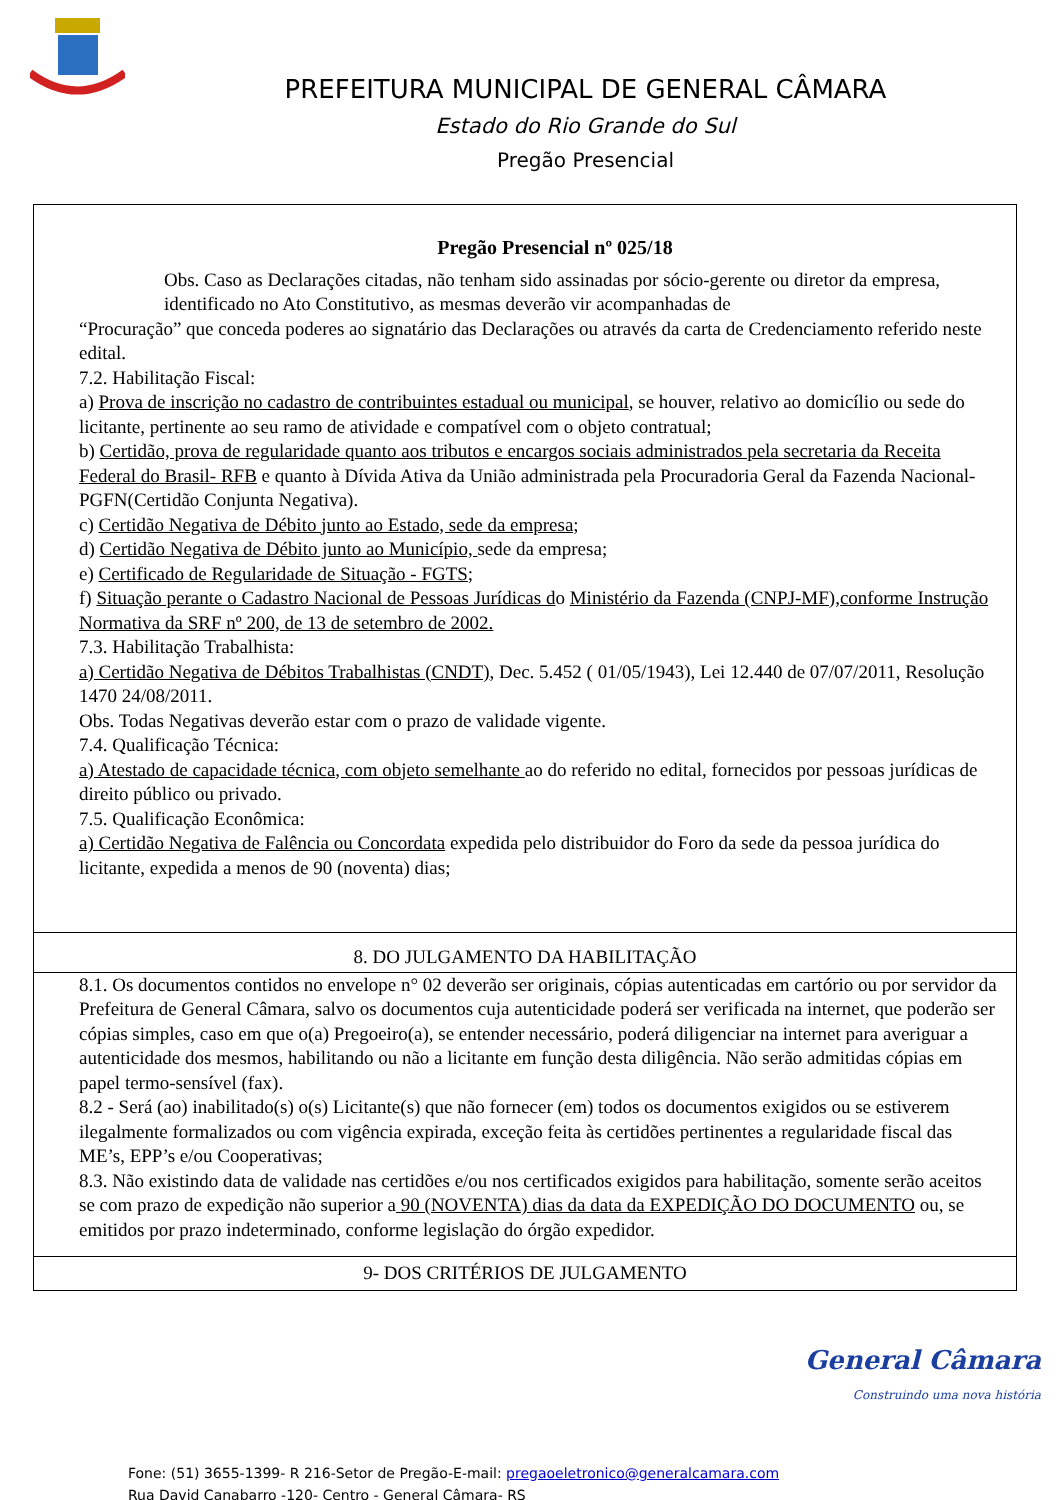PREFEITURA MUNICIPAL DE GENERAL CÂMARA
Estado do Rio Grande do Sul
Pregão Presencial
Pregão Presencial nº 025/18
Obs. Caso as Declarações citadas, não tenham sido assinadas por sócio-gerente ou diretor da empresa, identificado no Ato Constitutivo, as mesmas deverão vir acompanhadas de
“Procuração” que conceda poderes ao signatário das Declarações ou através da carta de Credenciamento referido neste edital.
7.2. Habilitação Fiscal:
a) Prova de inscrição no cadastro de contribuintes estadual ou municipal, se houver, relativo ao domicílio ou sede do licitante, pertinente ao seu ramo de atividade e compatível com o objeto contratual;
b) Certidão, prova de regularidade quanto aos tributos e encargos sociais administrados pela secretaria da Receita Federal do Brasil- RFB e quanto à Dívida Ativa da União administrada pela Procuradoria Geral da Fazenda Nacional- PGFN(Certidão Conjunta Negativa).
c) Certidão Negativa de Débito junto ao Estado, sede da empresa;
d) Certidão Negativa de Débito junto ao Município, sede da empresa;
e) Certificado de Regularidade de Situação - FGTS;
f) Situação perante o Cadastro Nacional de Pessoas Jurídicas do Ministério da Fazenda (CNPJ-MF),conforme Instrução Normativa da SRF nº 200, de 13 de setembro de 2002.
7.3. Habilitação Trabalhista:
a) Certidão Negativa de Débitos Trabalhistas (CNDT), Dec. 5.452 ( 01/05/1943), Lei 12.440 de 07/07/2011, Resolução 1470 24/08/2011.
Obs. Todas Negativas deverão estar com o prazo de validade vigente.
7.4. Qualificação Técnica:
a) Atestado de capacidade técnica, com objeto semelhante ao do referido no edital, fornecidos por pessoas jurídicas de direito público ou privado.
7.5. Qualificação Econômica:
a) Certidão Negativa de Falência ou Concordata expedida pelo distribuidor do Foro da sede da pessoa jurídica do licitante, expedida a menos de 90 (noventa) dias;
8. DO JULGAMENTO DA HABILITAÇÃO
8.1. Os documentos contidos no envelope n° 02 deverão ser originais, cópias autenticadas em cartório ou por servidor da Prefeitura de General Câmara, salvo os documentos cuja autenticidade poderá ser verificada na internet, que poderão ser cópias simples, caso em que o(a) Pregoeiro(a), se entender necessário, poderá diligenciar na internet para averiguar a autenticidade dos mesmos, habilitando ou não a licitante em função desta diligência. Não serão admitidas cópias em papel termo-sensível (fax).
8.2 - Será (ao) inabilitado(s) o(s) Licitante(s) que não fornecer (em) todos os documentos exigidos ou se estiverem ilegalmente formalizados ou com vigência expirada, exceção feita às certidões pertinentes a regularidade fiscal das ME’s, EPP’s e/ou Cooperativas;
8.3. Não existindo data de validade nas certidões e/ou nos certificados exigidos para habilitação, somente serão aceitos se com prazo de expedição não superior a 90 (NOVENTA) dias da data da EXPEDIÇÃO DO DOCUMENTO ou, se emitidos por prazo indeterminado, conforme legislação do órgão expedidor.
9- DOS CRITÉRIOS DE JULGAMENTO
General Câmara
Construindo uma nova história
Fone: (51) 3655-1399- R 216-Setor de Pregão-E-mail: pregaoeletronico@generalcamara.com
Rua David Canabarro -120- Centro - General Câmara- RS